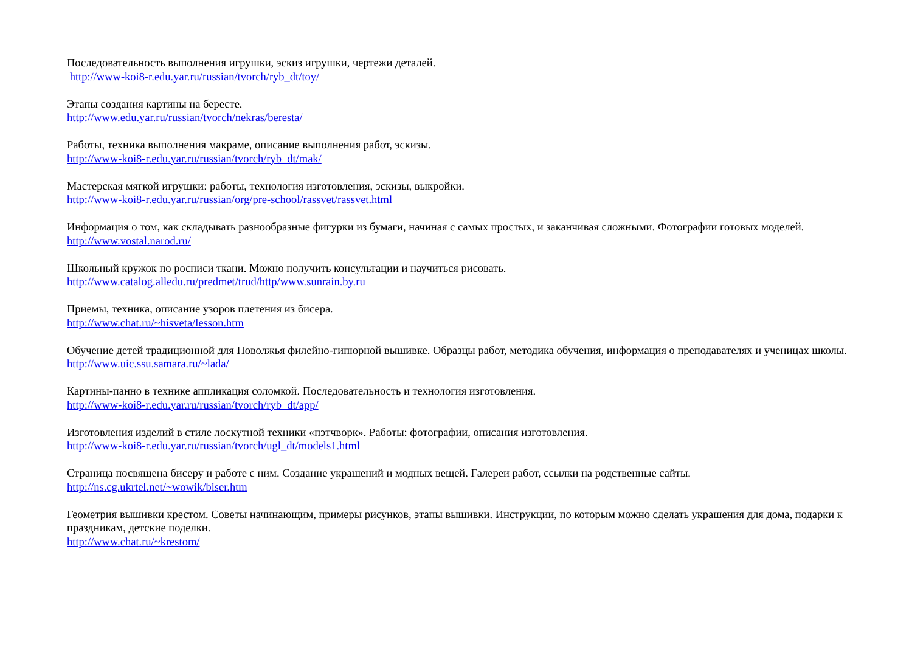Последовательность выполнения игрушки, эскиз игрушки, чертежи деталей.
http://www-koi8-r.edu.yar.ru/russian/tvorch/ryb_dt/toy/
Этапы создания картины на бересте.
http://www.edu.yar.ru/russian/tvorch/nekras/beresta/
Работы, техника выполнения макраме, описание выполнения работ, эскизы.
http://www-koi8-r.edu.yar.ru/russian/tvorch/ryb_dt/mak/
Мастерская мягкой игрушки: работы, технология изготовления, эскизы, выкройки.
http://www-koi8-r.edu.yar.ru/russian/org/pre-school/rassvet/rassvet.html
Информация о том, как складывать разнообразные фигурки из бумаги, начиная с самых простых, и заканчивая сложными. Фотографии готовых моделей.
http://www.vostal.narod.ru/
Школьный кружок по росписи ткани. Можно получить консультации и научиться рисовать.
http://www.catalog.alledu.ru/predmet/trud/http/www.sunrain.by.ru
Приемы, техника, описание узоров плетения из бисера.
http://www.chat.ru/~hisveta/lesson.htm
Обучение детей традиционной для Поволжья филейно-гипюрной вышивке. Образцы работ, методика обучения, информация о преподавателях и ученицах школы.
http://www.uic.ssu.samara.ru/~lada/
Картины-панно в технике аппликация соломкой. Последовательность и технология изготовления.
http://www-koi8-r.edu.yar.ru/russian/tvorch/ryb_dt/app/
Изготовления изделий в стиле лоскутной техники «пэтчворк». Работы: фотографии, описания изготовления.
http://www-koi8-r.edu.yar.ru/russian/tvorch/ugl_dt/models1.html
Страница посвящена бисеру и работе с ним. Создание украшений и модных вещей. Галереи работ, ссылки на родственные сайты.
http://ns.cg.ukrtel.net/~wowik/biser.htm
Геометрия вышивки крестом. Советы начинающим, примеры рисунков, этапы вышивки. Инструкции, по которым можно сделать украшения для дома, подарки к праздникам, детские поделки.
http://www.chat.ru/~krestom/